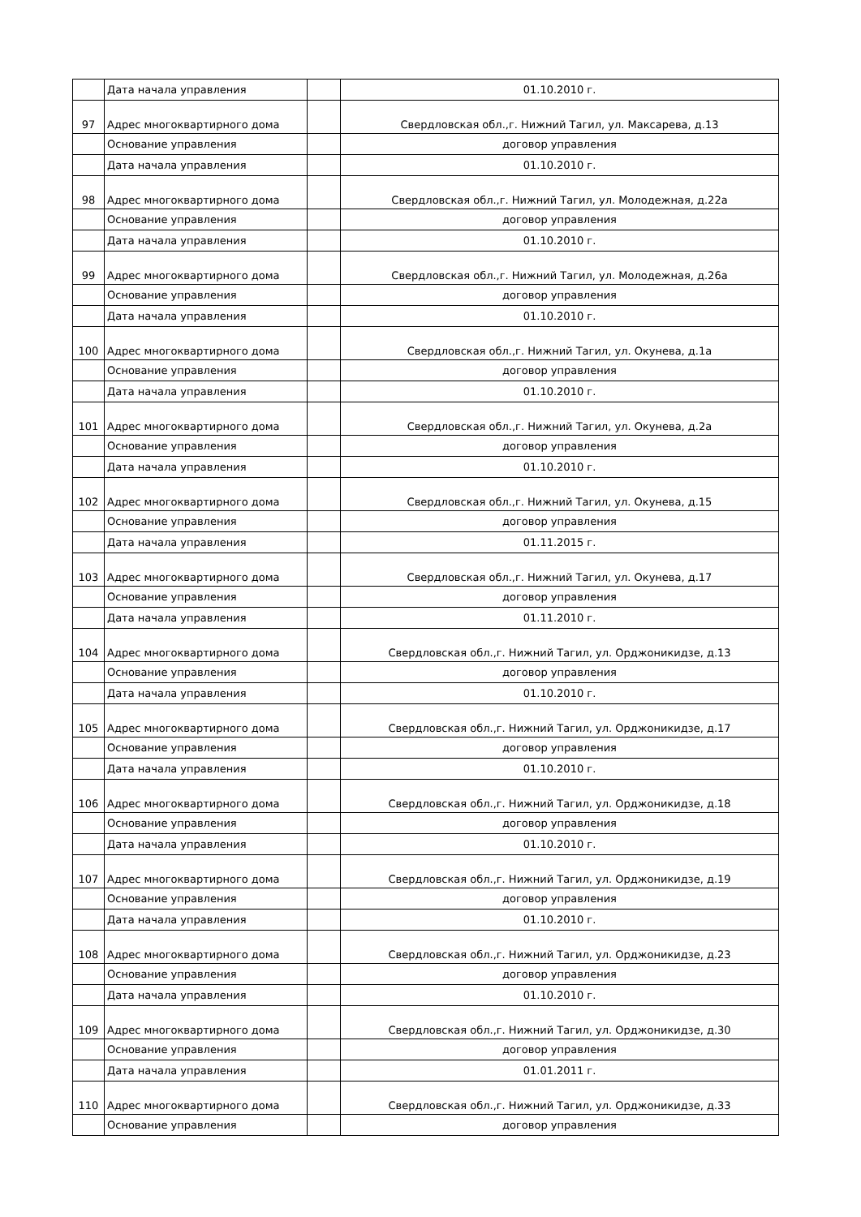| | Дата начала управления | | 01.10.2010 г. |
| 97 | Адрес многоквартирного дома | | Свердловская обл.,г. Нижний Тагил, ул. Максарева, д.13 |
| | Основание управления | | договор управления |
| | Дата начала управления | | 01.10.2010 г. |
| 98 | Адрес многоквартирного дома | | Свердловская обл.,г. Нижний Тагил, ул. Молодежная, д.22а |
| | Основание управления | | договор управления |
| | Дата начала управления | | 01.10.2010 г. |
| 99 | Адрес многоквартирного дома | | Свердловская обл.,г. Нижний Тагил, ул. Молодежная, д.26а |
| | Основание управления | | договор управления |
| | Дата начала управления | | 01.10.2010 г. |
| 100 | Адрес многоквартирного дома | | Свердловская обл.,г. Нижний Тагил, ул. Окунева, д.1а |
| | Основание управления | | договор управления |
| | Дата начала управления | | 01.10.2010 г. |
| 101 | Адрес многоквартирного дома | | Свердловская обл.,г. Нижний Тагил, ул. Окунева, д.2а |
| | Основание управления | | договор управления |
| | Дата начала управления | | 01.10.2010 г. |
| 102 | Адрес многоквартирного дома | | Свердловская обл.,г. Нижний Тагил, ул. Окунева, д.15 |
| | Основание управления | | договор управления |
| | Дата начала управления | | 01.11.2015 г. |
| 103 | Адрес многоквартирного дома | | Свердловская обл.,г. Нижний Тагил, ул. Окунева, д.17 |
| | Основание управления | | договор управления |
| | Дата начала управления | | 01.11.2010 г. |
| 104 | Адрес многоквартирного дома | | Свердловская обл.,г. Нижний Тагил, ул. Орджоникидзе, д.13 |
| | Основание управления | | договор управления |
| | Дата начала управления | | 01.10.2010 г. |
| 105 | Адрес многоквартирного дома | | Свердловская обл.,г. Нижний Тагил, ул. Орджоникидзе, д.17 |
| | Основание управления | | договор управления |
| | Дата начала управления | | 01.10.2010 г. |
| 106 | Адрес многоквартирного дома | | Свердловская обл.,г. Нижний Тагил, ул. Орджоникидзе, д.18 |
| | Основание управления | | договор управления |
| | Дата начала управления | | 01.10.2010 г. |
| 107 | Адрес многоквартирного дома | | Свердловская обл.,г. Нижний Тагил, ул. Орджоникидзе, д.19 |
| | Основание управления | | договор управления |
| | Дата начала управления | | 01.10.2010 г. |
| 108 | Адрес многоквартирного дома | | Свердловская обл.,г. Нижний Тагил, ул. Орджоникидзе, д.23 |
| | Основание управления | | договор управления |
| | Дата начала управления | | 01.10.2010 г. |
| 109 | Адрес многоквартирного дома | | Свердловская обл.,г. Нижний Тагил, ул. Орджоникидзе, д.30 |
| | Основание управления | | договор управления |
| | Дата начала управления | | 01.01.2011 г. |
| 110 | Адрес многоквартирного дома | | Свердловская обл.,г. Нижний Тагил, ул. Орджоникидзе, д.33 |
| | Основание управления | | договор управления |